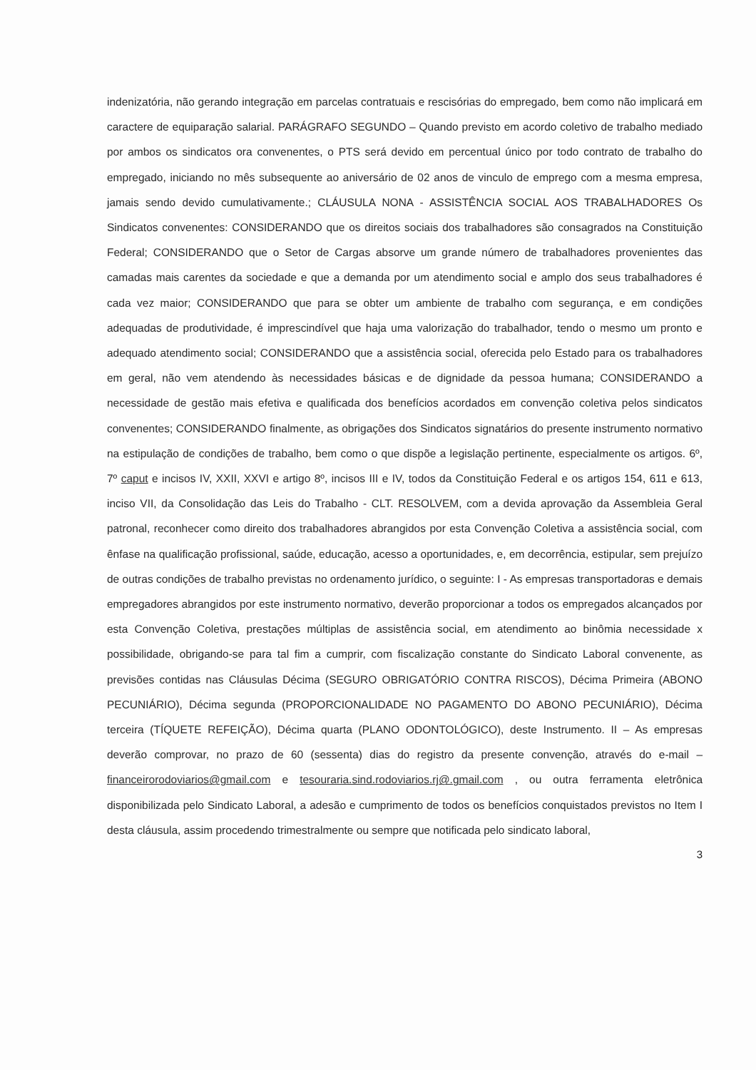indenizatória, não gerando integração em parcelas contratuais e rescisórias do empregado, bem como não implicará em caractere de equiparação salarial. PARÁGRAFO SEGUNDO – Quando previsto em acordo coletivo de trabalho mediado por ambos os sindicatos ora convenentes, o PTS será devido em percentual único por todo contrato de trabalho do empregado, iniciando no mês subsequente ao aniversário de 02 anos de vinculo de emprego com a mesma empresa, jamais sendo devido cumulativamente.; CLÁUSULA NONA - ASSISTÊNCIA SOCIAL AOS TRABALHADORES Os Sindicatos convenentes: CONSIDERANDO que os direitos sociais dos trabalhadores são consagrados na Constituição Federal; CONSIDERANDO que o Setor de Cargas absorve um grande número de trabalhadores provenientes das camadas mais carentes da sociedade e que a demanda por um atendimento social e amplo dos seus trabalhadores é cada vez maior; CONSIDERANDO que para se obter um ambiente de trabalho com segurança, e em condições adequadas de produtividade, é imprescindível que haja uma valorização do trabalhador, tendo o mesmo um pronto e adequado atendimento social; CONSIDERANDO que a assistência social, oferecida pelo Estado para os trabalhadores em geral, não vem atendendo às necessidades básicas e de dignidade da pessoa humana; CONSIDERANDO a necessidade de gestão mais efetiva e qualificada dos benefícios acordados em convenção coletiva pelos sindicatos convenentes; CONSIDERANDO finalmente, as obrigações dos Sindicatos signatários do presente instrumento normativo na estipulação de condições de trabalho, bem como o que dispõe a legislação pertinente, especialmente os artigos. 6º, 7º caput e incisos IV, XXII, XXVI e artigo 8º, incisos III e IV, todos da Constituição Federal e os artigos 154, 611 e 613, inciso VII, da Consolidação das Leis do Trabalho - CLT. RESOLVEM, com a devida aprovação da Assembleia Geral patronal, reconhecer como direito dos trabalhadores abrangidos por esta Convenção Coletiva a assistência social, com ênfase na qualificação profissional, saúde, educação, acesso a oportunidades, e, em decorrência, estipular, sem prejuízo de outras condições de trabalho previstas no ordenamento jurídico, o seguinte: I - As empresas transportadoras e demais empregadores abrangidos por este instrumento normativo, deverão proporcionar a todos os empregados alcançados por esta Convenção Coletiva, prestações múltiplas de assistência social, em atendimento ao binômia necessidade x possibilidade, obrigando-se para tal fim a cumprir, com fiscalização constante do Sindicato Laboral convenente, as previsões contidas nas Cláusulas Décima (SEGURO OBRIGATÓRIO CONTRA RISCOS), Décima Primeira (ABONO PECUNIÁRIO), Décima segunda (PROPORCIONALIDADE NO PAGAMENTO DO ABONO PECUNIÁRIO), Décima terceira (TÍQUETE REFEIÇÃO), Décima quarta (PLANO ODONTOLÓGICO), deste Instrumento. II – As empresas deverão comprovar, no prazo de 60 (sessenta) dias do registro da presente convenção, através do e-mail – financeirorodoviarios@gmail.com e tesouraria.sind.rodoviarios.rj@.gmail.com , ou outra ferramenta eletrônica disponibilizada pelo Sindicato Laboral, a adesão e cumprimento de todos os benefícios conquistados previstos no Item I desta cláusula, assim procedendo trimestralmente ou sempre que notificada pelo sindicato laboral,
3